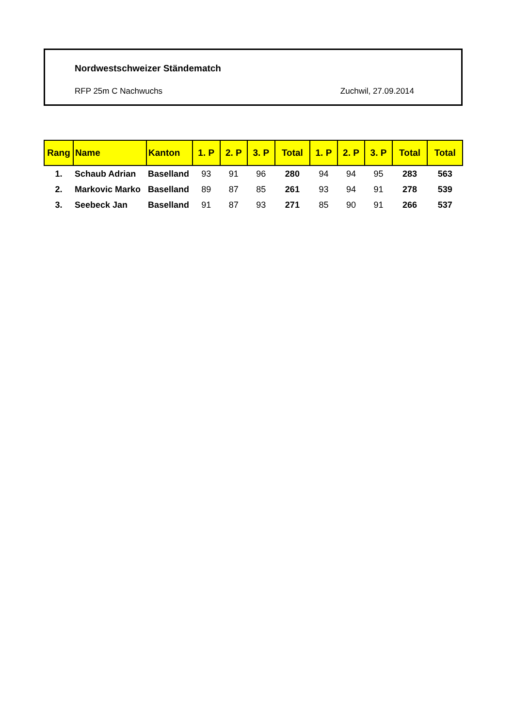Nordwestschweizer Ständematch
RFP 25m C Nachwuchs Zuchwil, 27.09.2014
| Rang | Name | Kanton | 1. P | 2. P | 3. P | Total | 1. P | 2. P | 3. P | Total | Total |
| --- | --- | --- | --- | --- | --- | --- | --- | --- | --- | --- | --- |
| 1. | Schaub Adrian | Baselland | 93 | 91 | 96 | 280 | 94 | 94 | 95 | 283 | 563 |
| 2. | Markovic Marko | Baselland | 89 | 87 | 85 | 261 | 93 | 94 | 91 | 278 | 539 |
| 3. | Seebeck Jan | Baselland | 91 | 87 | 93 | 271 | 85 | 90 | 91 | 266 | 537 |